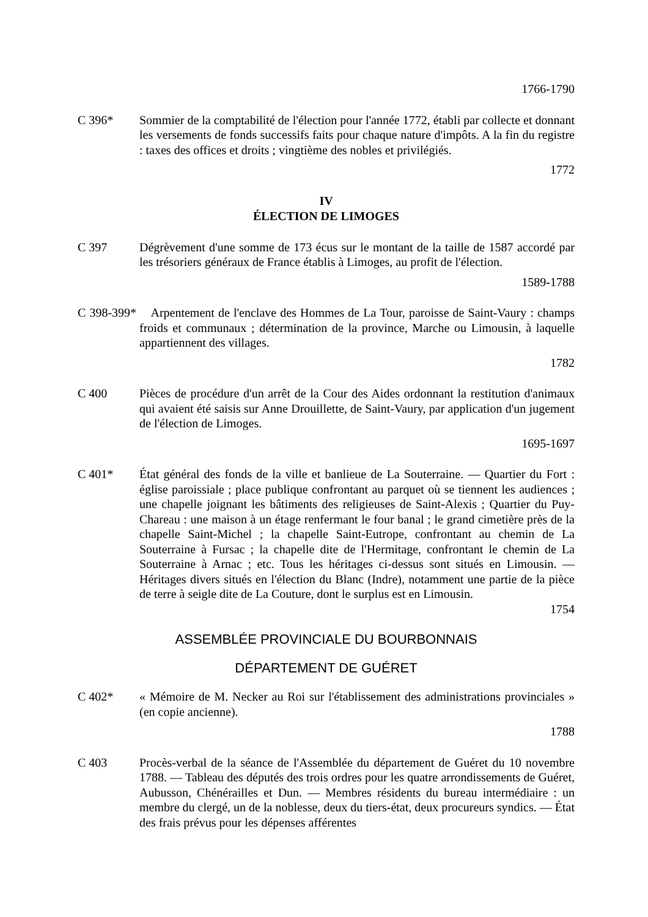1766-1790
C 396* Sommier de la comptabilité de l'élection pour l'année 1772, établi par collecte et donnant les versements de fonds successifs faits pour chaque nature d'impôts. A la fin du registre : taxes des offices et droits ; vingtième des nobles et privilégiés.
1772
IV
ÉLECTION DE LIMOGES
C 397 Dégrèvement d'une somme de 173 écus sur le montant de la taille de 1587 accordé par les trésoriers généraux de France établis à Limoges, au profit de l'élection.
1589-1788
C 398-399* Arpentement de l'enclave des Hommes de La Tour, paroisse de Saint-Vaury : champs froids et communaux ; détermination de la province, Marche ou Limousin, à laquelle appartiennent des villages.
1782
C 400 Pièces de procédure d'un arrêt de la Cour des Aides ordonnant la restitution d'animaux qui avaient été saisis sur Anne Drouillette, de Saint-Vaury, par application d'un jugement de l'élection de Limoges.
1695-1697
C 401* État général des fonds de la ville et banlieue de La Souterraine. — Quartier du Fort : église paroissiale ; place publique confrontant au parquet où se tiennent les audiences ; une chapelle joignant les bâtiments des religieuses de Saint-Alexis ; Quartier du Puy-Chareau : une maison à un étage renfermant le four banal ; le grand cimetière près de la chapelle Saint-Michel ; la chapelle Saint-Eutrope, confrontant au chemin de La Souterraine à Fursac ; la chapelle dite de l'Hermitage, confrontant le chemin de La Souterraine à Arnac ; etc. Tous les héritages ci-dessus sont situés en Limousin. — Héritages divers situés en l'élection du Blanc (Indre), notamment une partie de la pièce de terre à seigle dite de La Couture, dont le surplus est en Limousin.
1754
ASSEMBLÉE PROVINCIALE DU BOURBONNAIS
DÉPARTEMENT DE GUÉRET
C 402* « Mémoire de M. Necker au Roi sur l'établissement des administrations provinciales » (en copie ancienne).
1788
C 403 Procès-verbal de la séance de l'Assemblée du département de Guéret du 10 novembre 1788. — Tableau des députés des trois ordres pour les quatre arrondissements de Guéret, Aubusson, Chénérailles et Dun. — Membres résidents du bureau intermédiaire : un membre du clergé, un de la noblesse, deux du tiers-état, deux procureurs syndics. — État des frais prévus pour les dépenses afférentes